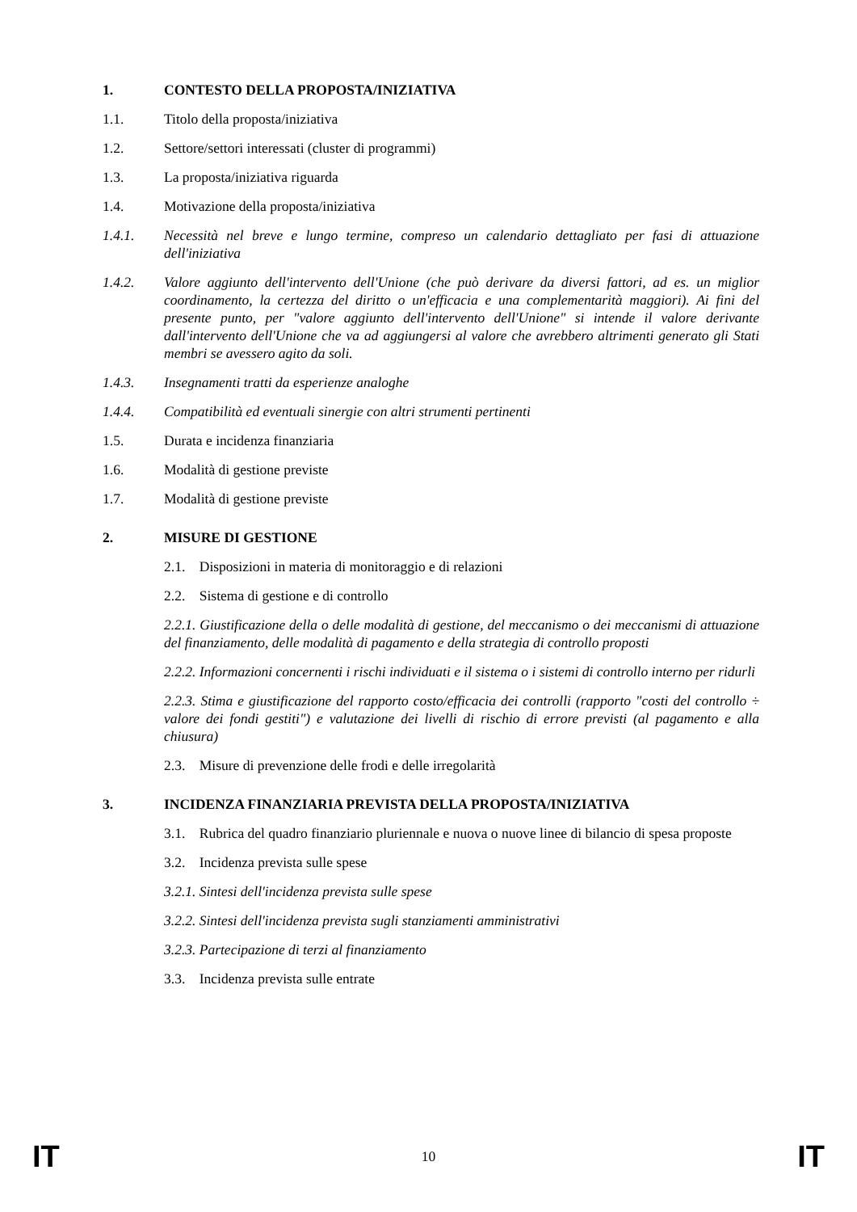1. CONTESTO DELLA PROPOSTA/INIZIATIVA
1.1. Titolo della proposta/iniziativa
1.2. Settore/settori interessati (cluster di programmi)
1.3. La proposta/iniziativa riguarda
1.4. Motivazione della proposta/iniziativa
1.4.1. Necessità nel breve e lungo termine, compreso un calendario dettagliato per fasi di attuazione dell'iniziativa
1.4.2. Valore aggiunto dell'intervento dell'Unione (che può derivare da diversi fattori, ad es. un miglior coordinamento, la certezza del diritto o un'efficacia e una complementarità maggiori). Ai fini del presente punto, per "valore aggiunto dell'intervento dell'Unione" si intende il valore derivante dall'intervento dell'Unione che va ad aggiungersi al valore che avrebbero altrimenti generato gli Stati membri se avessero agito da soli.
1.4.3. Insegnamenti tratti da esperienze analoghe
1.4.4. Compatibilità ed eventuali sinergie con altri strumenti pertinenti
1.5. Durata e incidenza finanziaria
1.6. Modalità di gestione previste
1.7. Modalità di gestione previste
2. MISURE DI GESTIONE
2.1. Disposizioni in materia di monitoraggio e di relazioni
2.2. Sistema di gestione e di controllo
2.2.1. Giustificazione della o delle modalità di gestione, del meccanismo o dei meccanismi di attuazione del finanziamento, delle modalità di pagamento e della strategia di controllo proposti
2.2.2. Informazioni concernenti i rischi individuati e il sistema o i sistemi di controllo interno per ridurli
2.2.3. Stima e giustificazione del rapporto costo/efficacia dei controlli (rapporto "costi del controllo ÷ valore dei fondi gestiti") e valutazione dei livelli di rischio di errore previsti (al pagamento e alla chiusura)
2.3. Misure di prevenzione delle frodi e delle irregolarità
3. INCIDENZA FINANZIARIA PREVISTA DELLA PROPOSTA/INIZIATIVA
3.1. Rubrica del quadro finanziario pluriennale e nuova o nuove linee di bilancio di spesa proposte
3.2. Incidenza prevista sulle spese
3.2.1. Sintesi dell'incidenza prevista sulle spese
3.2.2. Sintesi dell'incidenza prevista sugli stanziamenti amministrativi
3.2.3. Partecipazione di terzi al finanziamento
3.3. Incidenza prevista sulle entrate
IT 10 IT